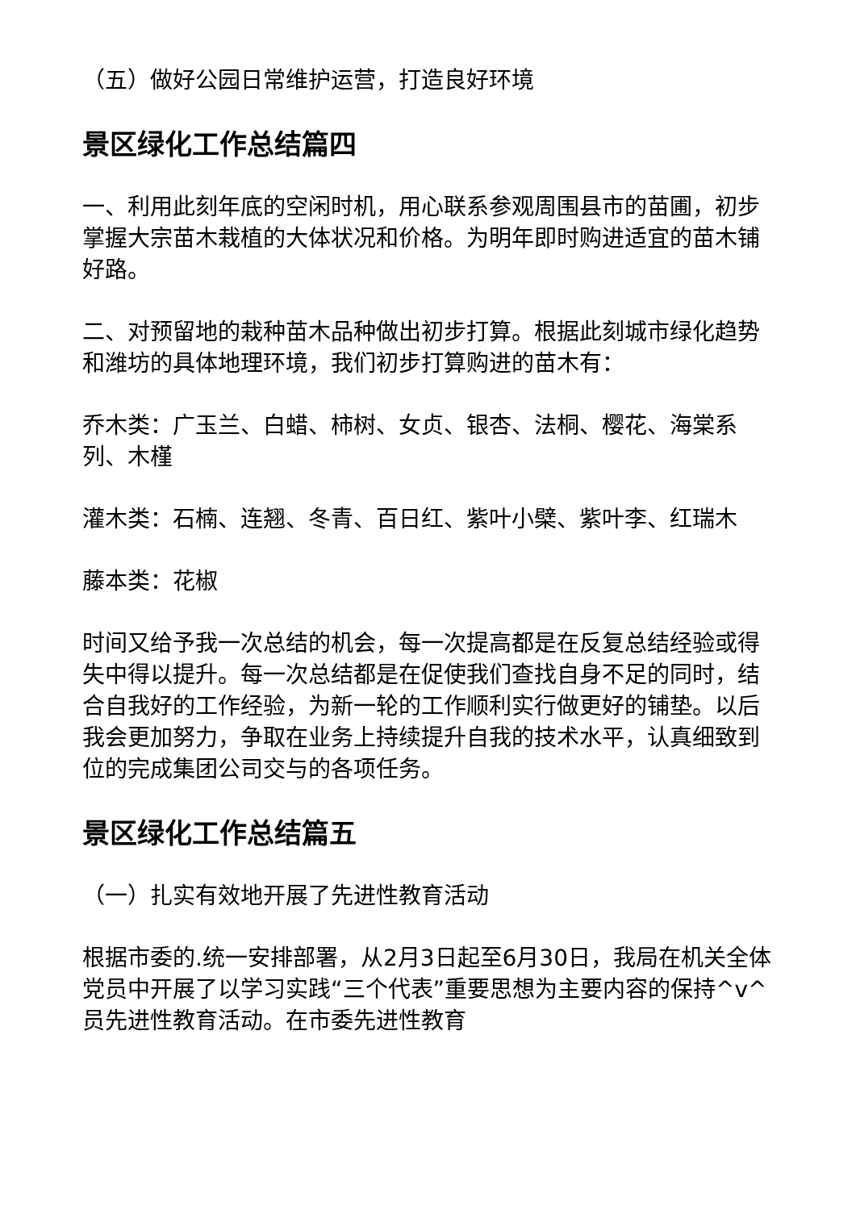（五）做好公园日常维护运营，打造良好环境
景区绿化工作总结篇四
一、利用此刻年底的空闲时机，用心联系参观周围县市的苗圃，初步掌握大宗苗木栽植的大体状况和价格。为明年即时购进适宜的苗木铺好路。
二、对预留地的栽种苗木品种做出初步打算。根据此刻城市绿化趋势和潍坊的具体地理环境，我们初步打算购进的苗木有：
乔木类：广玉兰、白蜡、柿树、女贞、银杏、法桐、樱花、海棠系列、木槿
灌木类：石楠、连翘、冬青、百日红、紫叶小檗、紫叶李、红瑞木
藤本类：花椒
时间又给予我一次总结的机会，每一次提高都是在反复总结经验或得失中得以提升。每一次总结都是在促使我们查找自身不足的同时，结合自我好的工作经验，为新一轮的工作顺利实行做更好的铺垫。以后我会更加努力，争取在业务上持续提升自我的技术水平，认真细致到位的完成集团公司交与的各项任务。
景区绿化工作总结篇五
（一）扎实有效地开展了先进性教育活动
根据市委的.统一安排部署，从2月3日起至6月30日，我局在机关全体党员中开展了以学习实践“三个代表”重要思想为主要内容的保持^v^员先进性教育活动。在市委先进性教育